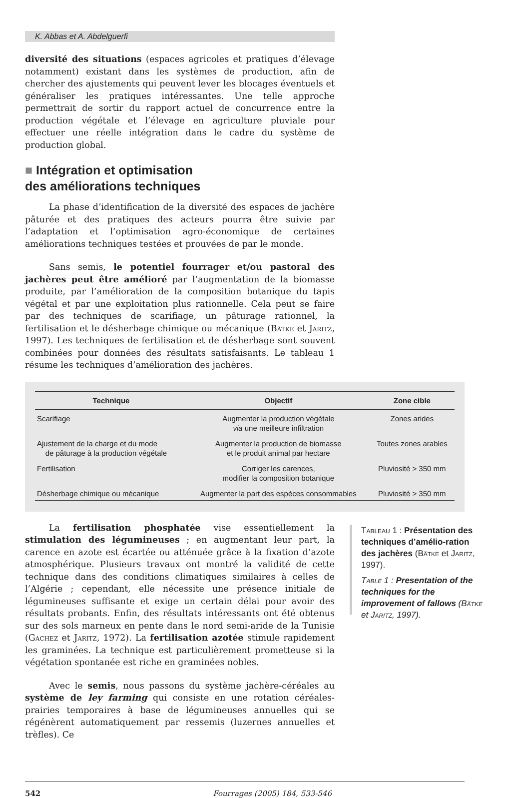K. Abbas et A. Abdelguerfi
diversité des situations (espaces agricoles et pratiques d’élevage notamment) existant dans les systèmes de production, afin de chercher des ajustements qui peuvent lever les blocages éventuels et généraliser les pratiques intéressantes. Une telle approche permettrait de sortir du rapport actuel de concurrence entre la production végétale et l’élevage en agriculture pluviale pour effectuer une réelle intégration dans le cadre du système de production global.
■ Intégration et optimisation
des améliorations techniques
La phase d’identification de la diversité des espaces de jachère pâturée et des pratiques des acteurs pourra être suivie par l’adaptation et l’optimisation agro-économique de certaines améliorations techniques testées et prouvées de par le monde.
Sans semis, le potentiel fourrager et/ou pastoral des jachères peut être amélioré par l’augmentation de la biomasse produite, par l’amélioration de la composition botanique du tapis végétal et par une exploitation plus rationnelle. Cela peut se faire par des techniques de scarifiage, un pâturage rationnel, la fertilisation et le désherbage chimique ou mécanique (Bätke et Jaritz, 1997). Les techniques de fertilisation et de désherbage sont souvent combinées pour données des résultats satisfaisants. Le tableau 1 résume les techniques d’amélioration des jachères.
| Technique | Objectif | Zone cible |
| --- | --- | --- |
| Scarifiage | Augmenter la production végétale via une meilleure infiltration | Zones arides |
| Ajustement de la charge et du mode de pâturage à la production végétale | Augmenter la production de biomasse et le produit animal par hectare | Toutes zones arables |
| Fertilisation | Corriger les carences, modifier la composition botanique | Pluviosité > 350 mm |
| Désherbage chimique ou mécanique | Augmenter la part des espèces consommables | Pluviosité > 350 mm |
La fertilisation phosphatée vise essentiellement la stimulation des légumineuses ; en augmentant leur part, la carence en azote est écartée ou atténuée grâce à la fixation d’azote atmosphérique. Plusieurs travaux ont montré la validité de cette technique dans des conditions climatiques similaires à celles de l’Algérie ; cependant, elle nécessite une présence initiale de légumineuses suffisante et exige un certain délai pour avoir des résultats probants. Enfin, des résultats intéressants ont été obtenus sur des sols marneux en pente dans le nord semi-aride de la Tunisie (Gachez et Jaritz, 1972). La fertilisation azotée stimule rapidement les graminées. La technique est particulièrement prometteuse si la végétation spontanée est riche en graminées nobles.
Avec le semis, nous passons du système jachère-céréales au système de ley farming qui consiste en une rotation céréales-prairies temporaires à base de légumineuses annuelles qui se régénèrent automatiquement par ressemis (luzernes annuelles et trèfles). Ce
Tableau 1 : Présentation des techniques d’amélio-ration des jachères (Bätke et Jaritz, 1997).
Table 1 : Presentation of the techniques for the improvement of fallows (Bätke et Jaritz, 1997).
542 Fourrages (2005) 184, 533-546